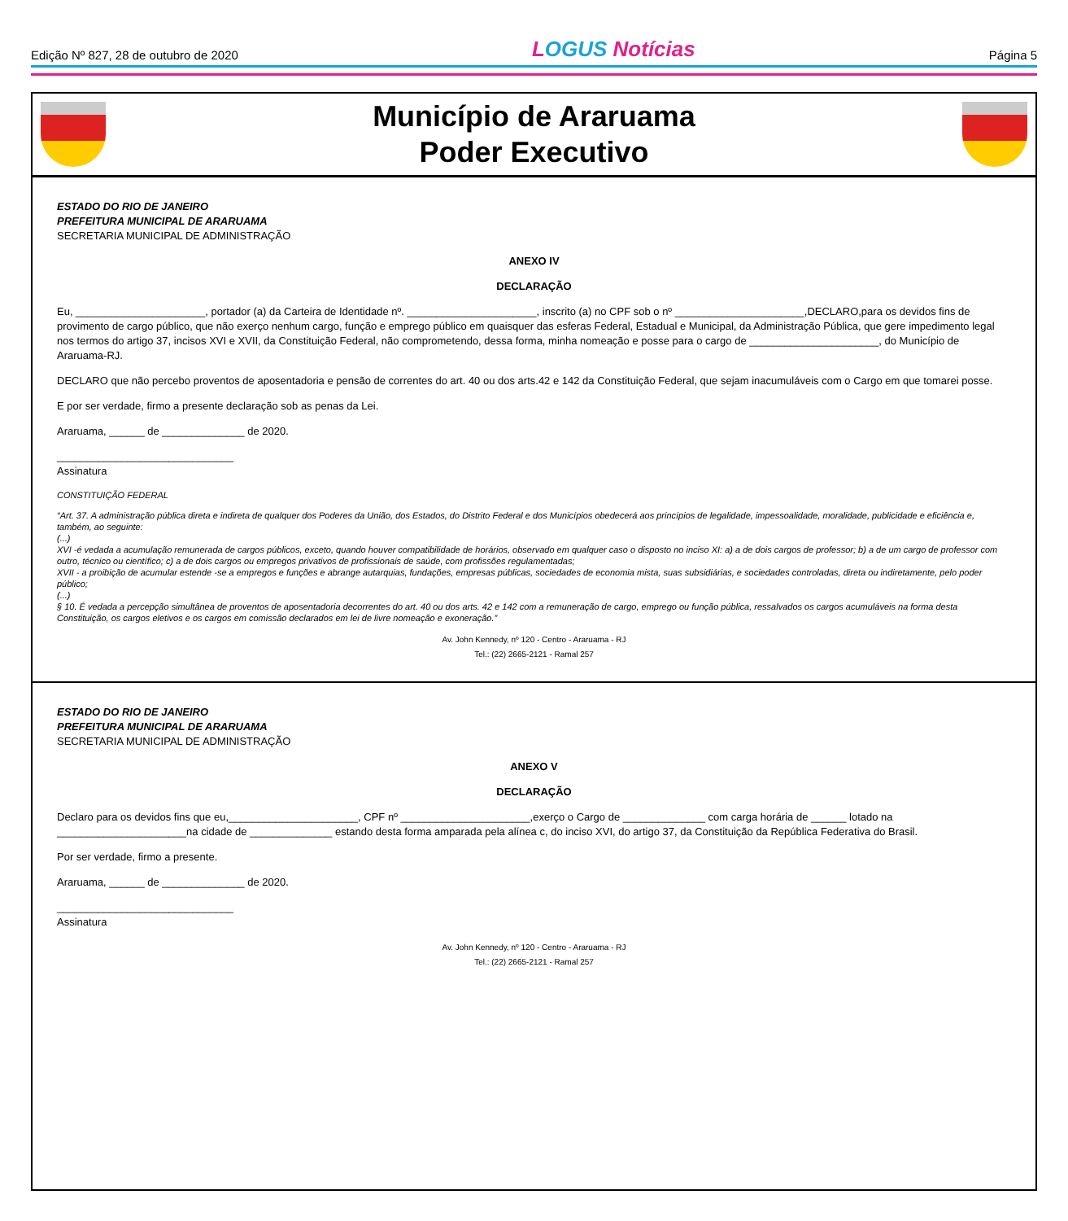Edição Nº 827, 28 de outubro de 2020
LOGUS Notícias
Página 5
Município de Araruama
Poder Executivo
ESTADO DO RIO DE JANEIRO
PREFEITURA MUNICIPAL DE ARARUAMA
SECRETARIA MUNICIPAL DE ADMINISTRAÇÃO
ANEXO IV
DECLARAÇÃO
Eu, ______________________, portador (a) da Carteira de Identidade nº. ______________________, inscrito (a) no CPF sob o nº ______________________,DECLARO,para os devidos fins de provimento de cargo público, que não exerço nenhum cargo, função e emprego público em quaisquer das esferas Federal, Estadual e Municipal, da Administração Pública, que gere impedimento legal nos termos do artigo 37, incisos XVI e XVII, da Constituição Federal, não comprometendo, dessa forma, minha nomeação e posse para o cargo de ______________________, do Município de Araruama-RJ.
DECLARO que não percebo proventos de aposentadoria e pensão de correntes do art. 40 ou dos arts.42 e 142 da Constituição Federal, que sejam inacumuláveis com o Cargo em que tomarei posse.
E por ser verdade, firmo a presente declaração sob as penas da Lei.
Araruama, ______ de ______________ de 2020.
______________________________
Assinatura
CONSTITUIÇÃO FEDERAL
“Art. 37. A administração pública direta e indireta de qualquer dos Poderes da União, dos Estados, do Distrito Federal e dos Municípios obedecerá aos princípios de legalidade, impessoalidade, moralidade, publicidade e eficiência e, também, ao seguinte:
(...)
XVI -é vedada a acumulação remunerada de cargos públicos, exceto, quando houver compatibilidade de horários, observado em qualquer caso o disposto no inciso XI: a) a de dois cargos de professor; b) a de um cargo de professor com outro, técnico ou científico; c) a de dois cargos ou empregos privativos de profissionais de saúde, com profissões regulamentadas;
XVII - a proibição de acumular estende -se a empregos e funções e abrange autarquias, fundações, empresas públicas, sociedades de economia mista, suas subsidiárias, e sociedades controladas, direta ou indiretamente, pelo poder público;
(...)
§ 10. É vedada a percepção simultânea de proventos de aposentadoria decorrentes do art. 40 ou dos arts. 42 e 142 com a remuneração de cargo, emprego ou função pública, ressalvados os cargos acumuláveis na forma desta Constituição, os cargos eletivos e os cargos em comissão declarados em lei de livre nomeação e exoneração.”
Av. John Kennedy, nº 120 - Centro - Araruama - RJ
Tel.: (22) 2665-2121 - Ramal 257
ESTADO DO RIO DE JANEIRO
PREFEITURA MUNICIPAL DE ARARUAMA
SECRETARIA MUNICIPAL DE ADMINISTRAÇÃO
ANEXO V
DECLARAÇÃO
Declaro para os devidos fins que eu,______________________, CPF nº ______________________,exerço o Cargo de ______________ com carga horária de ______ lotado na ______________________na cidade de ______________ estando desta forma amparada pela alínea c, do inciso XVI, do artigo 37, da Constituição da República Federativa do Brasil.
Por ser verdade, firmo a presente.
Araruama, ______ de ______________ de 2020.
______________________________
Assinatura
Av. John Kennedy, nº 120 - Centro - Araruama - RJ
Tel.: (22) 2665-2121 - Ramal 257